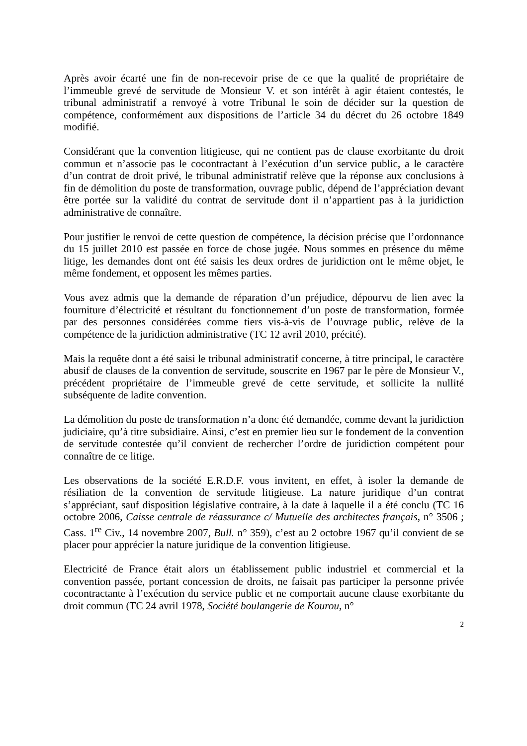Après avoir écarté une fin de non-recevoir prise de ce que la qualité de propriétaire de l’immeuble grevé de servitude de Monsieur V. et son intérêt à agir étaient contestés, le tribunal administratif a renvoyé à votre Tribunal le soin de décider sur la question de compétence, conformément aux dispositions de l’article 34 du décret du 26 octobre 1849 modifié.
Considérant que la convention litigieuse, qui ne contient pas de clause exorbitante du droit commun et n’associe pas le cocontractant à l’exécution d’un service public, a le caractère d’un contrat de droit privé, le tribunal administratif relève que la réponse aux conclusions à fin de démolition du poste de transformation, ouvrage public, dépend de l’appréciation devant être portée sur la validité du contrat de servitude dont il n’appartient pas à la juridiction administrative de connaître.
Pour justifier le renvoi de cette question de compétence, la décision précise que l’ordonnance du 15 juillet 2010 est passée en force de chose jugée. Nous sommes en présence du même litige, les demandes dont ont été saisis les deux ordres de juridiction ont le même objet, le même fondement, et opposent les mêmes parties.
Vous avez admis que la demande de réparation d’un préjudice, dépourvu de lien avec la fourniture d’électricité et résultant du fonctionnement d’un poste de transformation, formée par des personnes considérées comme tiers vis-à-vis de l’ouvrage public, relève de la compétence de la juridiction administrative (TC 12 avril 2010, précité).
Mais la requête dont a été saisi le tribunal administratif concerne, à titre principal, le caractère abusif de clauses de la convention de servitude, souscrite en 1967 par le père de Monsieur V., précédent propriétaire de l’immeuble grevé de cette servitude, et sollicite la nullité subséquente de ladite convention.
La démolition du poste de transformation n’a donc été demandée, comme devant la juridiction judiciaire, qu’à titre subsidiaire. Ainsi, c’est en premier lieu sur le fondement de la convention de servitude contestée qu’il convient de rechercher l’ordre de juridiction compétent pour connaître de ce litige.
Les observations de la société E.R.D.F. vous invitent, en effet, à isoler la demande de résiliation de la convention de servitude litigieuse. La nature juridique d’un contrat s’appréciant, sauf disposition législative contraire, à la date à laquelle il a été conclu (TC 16 octobre 2006, Caisse centrale de réassurance c/ Mutuelle des architectes français, n° 3506 ; Cass. 1<sup>re</sup> Civ., 14 novembre 2007, Bull. n° 359), c’est au 2 octobre 1967 qu’il convient de se placer pour apprécier la nature juridique de la convention litigieuse.
Electricité de France était alors un établissement public industriel et commercial et la convention passée, portant concession de droits, ne faisait pas participer la personne privée cocontractante à l’exécution du service public et ne comportait aucune clause exorbitante du droit commun (TC 24 avril 1978, Société boulangerie de Kourou, n°
2